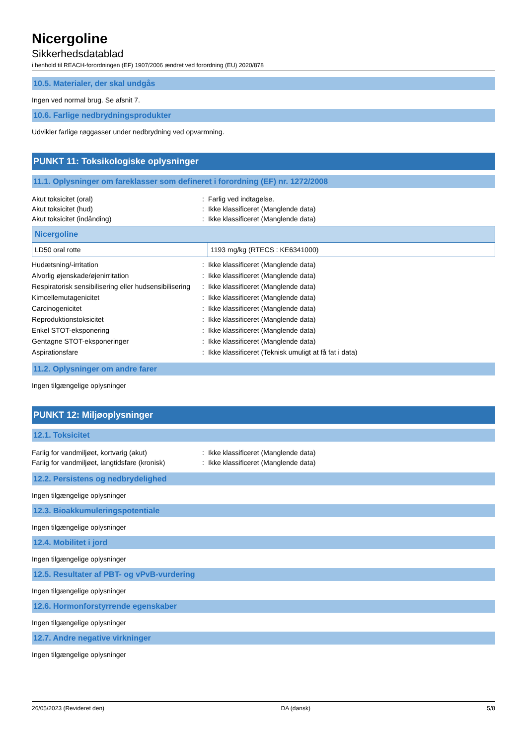Nicergoline
Sikkerhedsdatablad
i henhold til REACH-forordningen (EF) 1907/2006 ændret ved forordning (EU) 2020/878
10.5. Materialer, der skal undgås
Ingen ved normal brug. Se afsnit 7.
10.6. Farlige nedbrydningsprodukter
Udvikler farlige røggasser under nedbrydning ved opvarmning.
PUNKT 11: Toksikologiske oplysninger
11.1. Oplysninger om fareklasser som defineret i forordning (EF) nr. 1272/2008
| Akut toksicitet (oral) | : | Farlig ved indtagelse. |
| Akut toksicitet (hud) | : | Ikke klassificeret (Manglende data) |
| Akut toksicitet (indånding) | : | Ikke klassificeret (Manglende data) |
| Nicergoline | |
| --- | --- |
| LD50 oral rotte | 1193 mg/kg (RTECS : KE6341000) |
| Hudætsning/-irritation | : | Ikke klassificeret (Manglende data) |
| Alvorlig øjenskade/øjenirritation | : | Ikke klassificeret (Manglende data) |
| Respiratorisk sensibilisering eller hudsensibilisering | : | Ikke klassificeret (Manglende data) |
| Kimcellemutagenicitet | : | Ikke klassificeret (Manglende data) |
| Carcinogenicitet | : | Ikke klassificeret (Manglende data) |
| Reproduktionstoksicitet | : | Ikke klassificeret (Manglende data) |
| Enkel STOT-eksponering | : | Ikke klassificeret (Manglende data) |
| Gentagne STOT-eksponeringer | : | Ikke klassificeret (Manglende data) |
| Aspirationsfare | : | Ikke klassificeret (Teknisk umuligt at få fat i data) |
11.2. Oplysninger om andre farer
Ingen tilgængelige oplysninger
PUNKT 12: Miljøoplysninger
12.1. Toksicitet
| Farlig for vandmiljøet, kortvarig (akut) | : | Ikke klassificeret (Manglende data) |
| Farlig for vandmiljøet, langtidsfare (kronisk) | : | Ikke klassificeret (Manglende data) |
12.2. Persistens og nedbrydelighed
Ingen tilgængelige oplysninger
12.3. Bioakkumuleringspotentiale
Ingen tilgængelige oplysninger
12.4. Mobilitet i jord
Ingen tilgængelige oplysninger
12.5. Resultater af PBT- og vPvB-vurdering
Ingen tilgængelige oplysninger
12.6. Hormonforstyrrende egenskaber
Ingen tilgængelige oplysninger
12.7. Andre negative virkninger
Ingen tilgængelige oplysninger
26/05/2023 (Revideret den) DA (dansk) 5/8